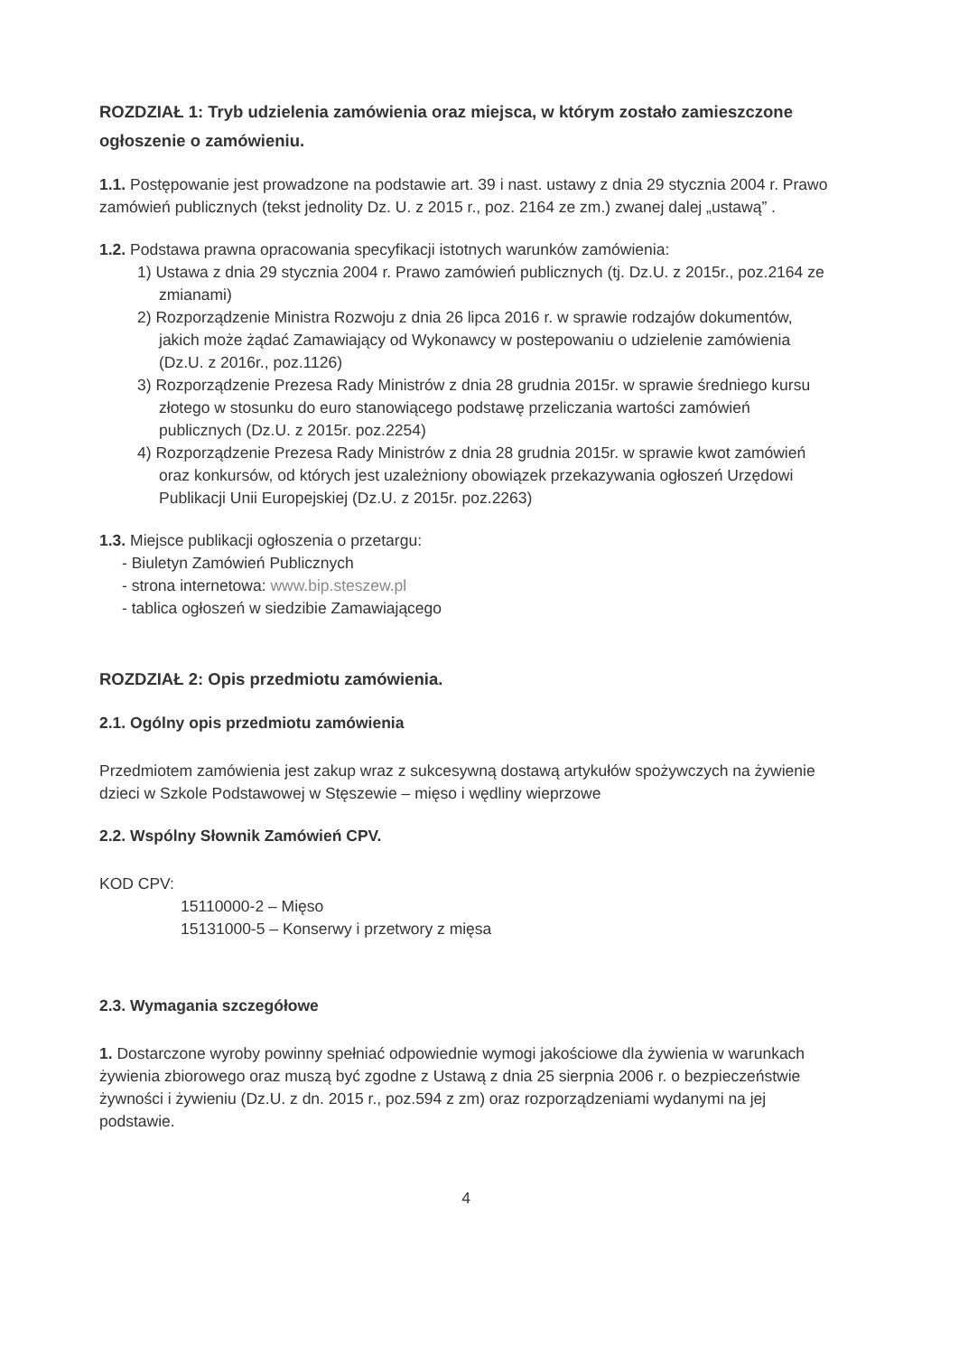ROZDZIAŁ 1: Tryb udzielenia zamówienia oraz miejsca, w którym zostało zamieszczone ogłoszenie o zamówieniu.
1.1. Postępowanie jest prowadzone na podstawie art. 39 i nast. ustawy z dnia 29 stycznia 2004 r. Prawo zamówień publicznych (tekst jednolity Dz. U. z 2015 r., poz. 2164 ze zm.) zwanej dalej „ustawą” .
1.2. Podstawa prawna opracowania specyfikacji istotnych warunków zamówienia:
1) Ustawa z dnia 29 stycznia 2004 r. Prawo zamówień publicznych (tj. Dz.U. z 2015r., poz.2164 ze zmianami)
2) Rozporządzenie Ministra Rozwoju z dnia 26 lipca 2016 r. w sprawie rodzajów dokumentów, jakich może żądać Zamawiający od Wykonawcy w postepowaniu o udzielenie zamówienia (Dz.U. z 2016r., poz.1126)
3) Rozporządzenie Prezesa Rady Ministrów z dnia 28 grudnia 2015r. w sprawie średniego kursu złotego w stosunku do euro stanowiącego podstawę przeliczania wartości zamówień publicznych (Dz.U. z 2015r. poz.2254)
4) Rozporządzenie Prezesa Rady Ministrów z dnia 28 grudnia 2015r. w sprawie kwot zamówień oraz konkursów, od których jest uzależniony obowiązek przekazywania ogłoszeń Urzędowi Publikacji Unii Europejskiej (Dz.U. z 2015r. poz.2263)
1.3. Miejsce publikacji ogłoszenia o przetargu:
- Biuletyn Zamówień Publicznych
- strona internetowa: www.bip.steszew.pl
- tablica ogłoszeń w siedzibie Zamawiającego
ROZDZIAŁ 2: Opis przedmiotu zamówienia.
2.1. Ogólny opis przedmiotu zamówienia
Przedmiotem zamówienia jest zakup wraz z sukcesywną dostawą artykułów spożywczych na żywienie dzieci w Szkole Podstawowej w Stęszewie – mięso i wędliny wieprzowe
2.2. Wspólny Słownik Zamówień CPV.
KOD CPV:
15110000-2 – Mięso
15131000-5 – Konserwy i przetwory z mięsa
2.3. Wymagania szczegółowe
1. Dostarczone wyroby powinny spełniać odpowiednie wymogi jakościowe dla żywienia w warunkach żywienia zbiorowego oraz muszą być zgodne z Ustawą z dnia 25 sierpnia 2006 r. o bezpieczeństwie żywności i żywieniu (Dz.U. z dn. 2015 r., poz.594 z zm) oraz rozporządzeniami wydanymi na jej podstawie.
4